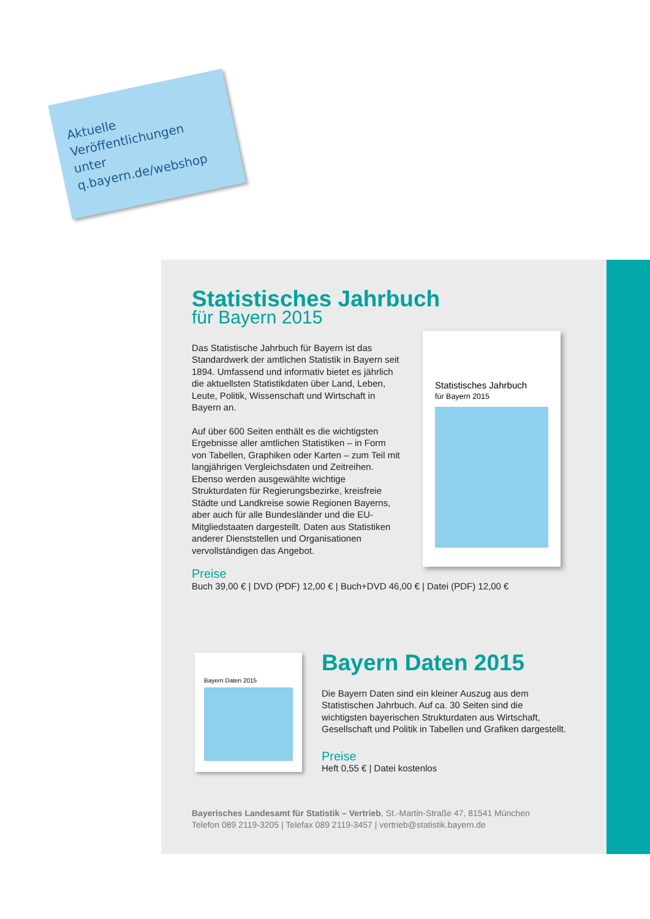Aktuelle
Veröffentlichungen
unter
q.bayern.de/webshop
Statistisches Jahrbuch
für Bayern 2015
Das Statistische Jahrbuch für Bayern ist das Standardwerk der amtlichen Statistik in Bayern seit 1894. Umfassend und informativ bietet es jährlich die aktuellsten Statistikdaten über Land, Leben, Leute, Politik, Wissenschaft und Wirtschaft in Bayern an.
Auf über 600 Seiten enthält es die wichtigsten Ergebnisse aller amtlichen Statistiken – in Form von Tabellen, Graphiken oder Karten – zum Teil mit langjährigen Vergleichsdaten und Zeitreihen. Ebenso werden ausgewählte wichtige Strukturdaten für Regierungsbezirke, kreisfreie Städte und Landkreise sowie Regionen Bayerns, aber auch für alle Bundesländer und die EU-Mitgliedstaaten dargestellt. Daten aus Statistiken anderer Dienststellen und Organisationen vervollständigen das Angebot.
Preise
Buch 39,00 € | DVD (PDF) 12,00 € | Buch+DVD 46,00 € | Datei (PDF) 12,00 €
Statistisches Jahrbuch
für Bayern 2015
Bayern Daten 2015
Bayern Daten 2015
Die Bayern Daten sind ein kleiner Auszug aus dem Statistischen Jahrbuch. Auf ca. 30 Seiten sind die wichtigsten bayerischen Strukturdaten aus Wirtschaft, Gesellschaft und Politik in Tabellen und Grafiken dargestellt.
Preise
Heft 0,55 € | Datei kostenlos
Bayerisches Landesamt für Statistik – Vertrieb, St.-Martin-Straße 47, 81541 München
Telefon 089 2119-3205 | Telefax 089 2119-3457 | vertrieb@statistik.bayern.de